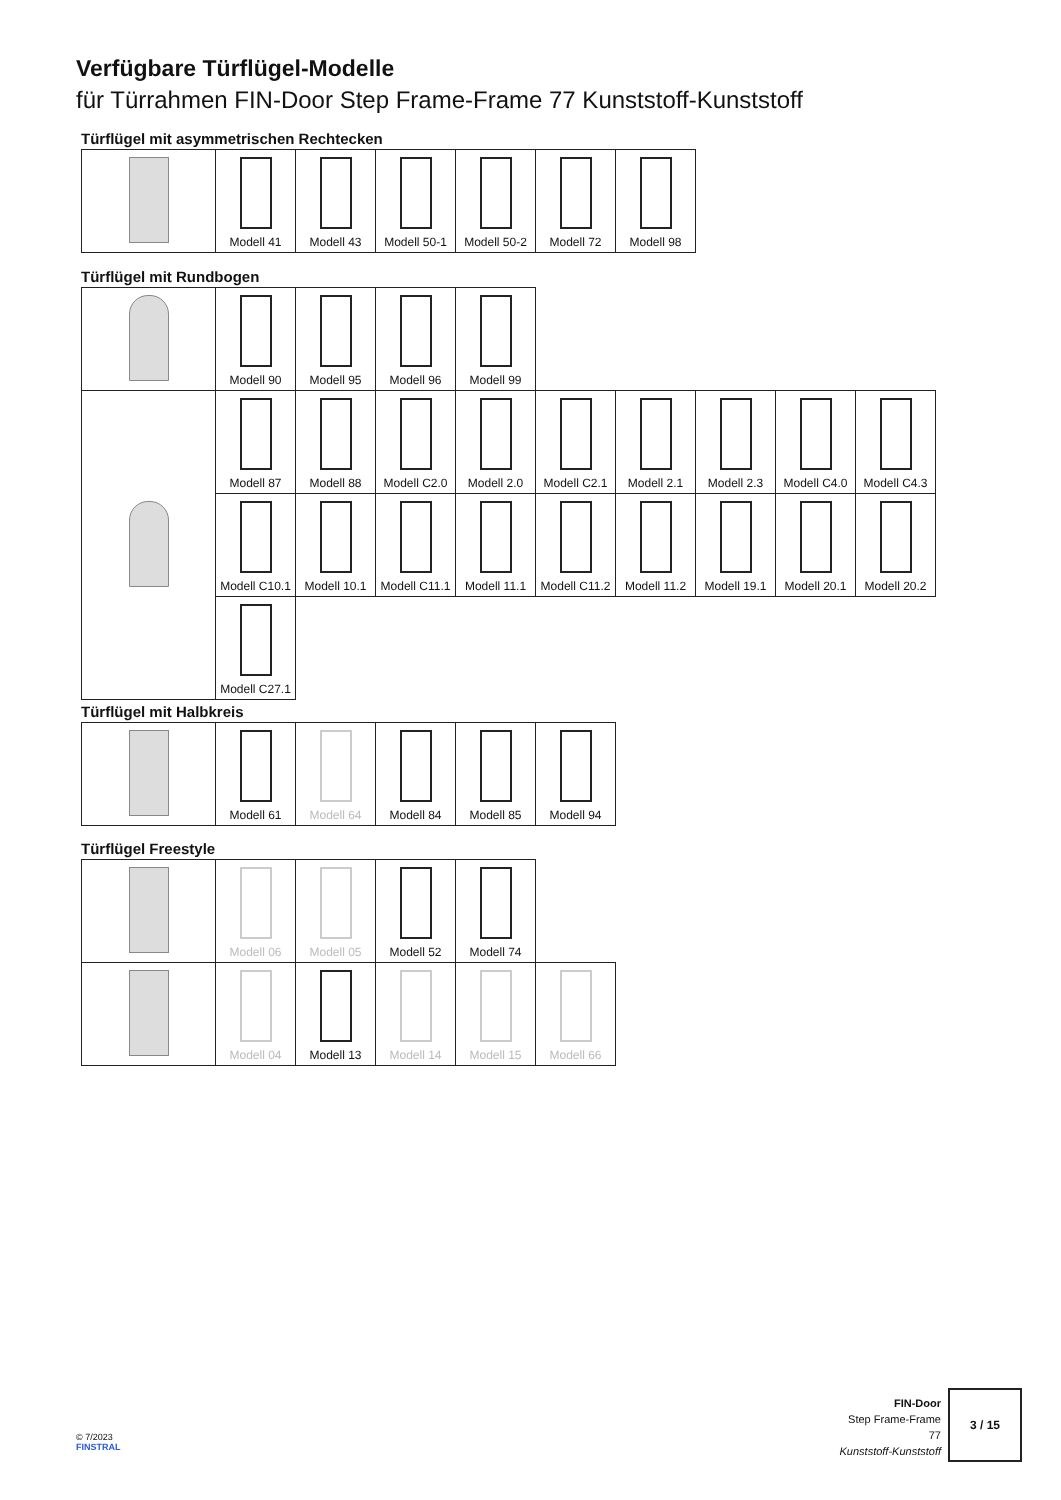Verfügbare Türflügel-Modelle
für Türrahmen FIN-Door Step Frame-Frame 77 Kunststoff-Kunststoff
Türflügel mit asymmetrischen Rechtecken
| | Modell 41 | Modell 43 | Modell 50-1 | Modell 50-2 | Modell 72 | Modell 98 |
Türflügel mit Rundbogen
| | Modell 90 | Modell 95 | Modell 96 | Modell 99 | | | | | |
| | Modell 87 | Modell 88 | Modell C2.0 | Modell 2.0 | Modell C2.1 | Modell 2.1 | Modell 2.3 | Modell C4.0 | Modell C4.3 |
| | Modell C10.1 | Modell 10.1 | Modell C11.1 | Modell 11.1 | Modell C11.2 | Modell 11.2 | Modell 19.1 | Modell 20.1 | Modell 20.2 |
| | Modell C27.1 | | | | | | | | |
Türflügel mit Halbkreis
| | Modell 61 | Modell 64 | Modell 84 | Modell 85 | Modell 94 |
Türflügel Freestyle
| | Modell 06 | Modell 05 | Modell 52 | Modell 74 | |
| | Modell 04 | Modell 13 | Modell 14 | Modell 15 | Modell 66 |
© 7/2023
FINSTRAL
FIN-Door
Step Frame-Frame
77
Kunststoff-Kunststoff
3 / 15